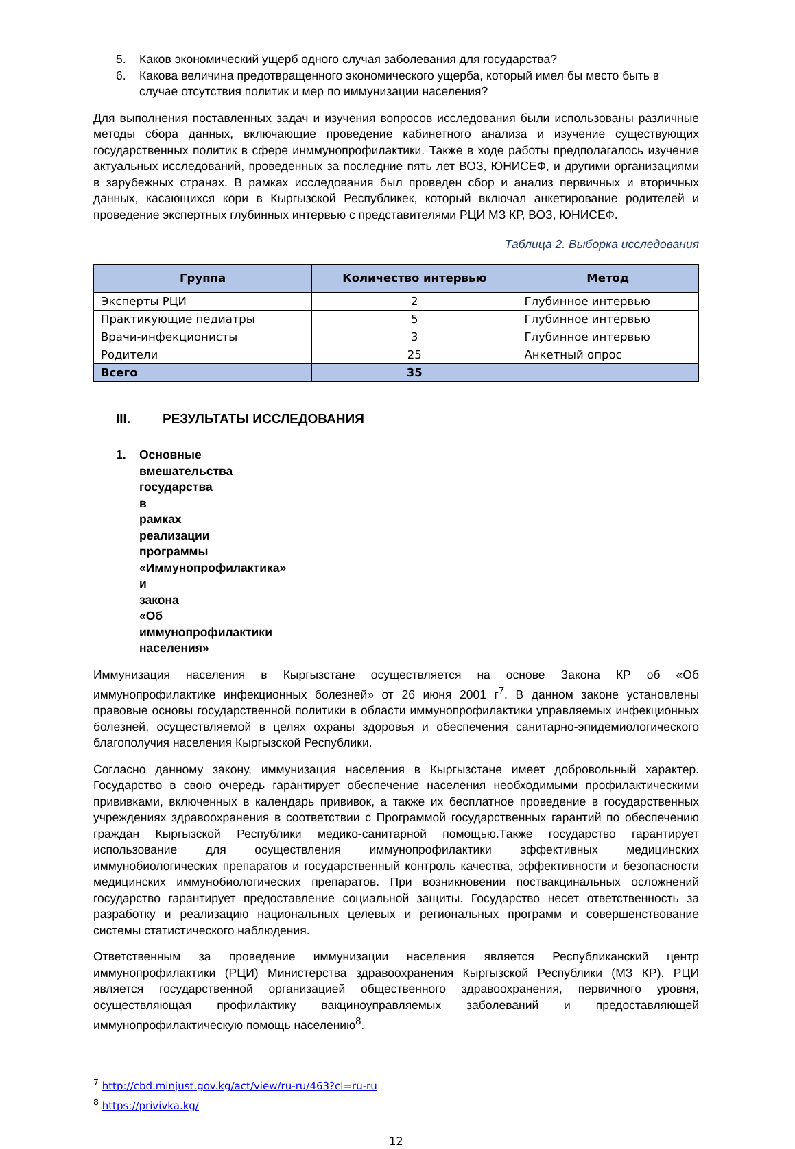5. Каков экономический ущерб одного случая заболевания для государства?
6. Какова величина предотвращенного экономического ущерба, который имел бы место быть в случае отсутствия политик и мер по иммунизации населения?
Для выполнения поставленных задач и изучения вопросов исследования были использованы различные методы сбора данных, включающие проведение кабинетного анализа и изучение существующих государственных политик в сфере инммунопрофилактики. Также в ходе работы предполагалось изучение актуальных исследований, проведенных за последние пять лет ВОЗ, ЮНИСЕФ, и другими организациями в зарубежных странах. В рамках исследования был проведен сбор и анализ первичных и вторичных данных, касающихся кори в Кыргызской Республикек, который включал анкетирование родителей и проведение экспертных глубинных интервью с представителями РЦИ МЗ КР, ВОЗ, ЮНИСЕФ.
Таблица 2. Выборка исследования
| Группа | Количество интервью | Метод |
| --- | --- | --- |
| Эксперты РЦИ | 2 | Глубинное интервью |
| Практикующие педиатры | 5 | Глубинное интервью |
| Врачи-инфекционисты | 3 | Глубинное интервью |
| Родители | 25 | Анкетный опрос |
| Всего | 35 | |
III. РЕЗУЛЬТАТЫ ИССЛЕДОВАНИЯ
1. Основные вмешательства государства в рамках реализации программы «Иммунопрофилактика» и закона «Об иммунопрофилактики населения»
Иммунизация населения в Кыргызстане осуществляется на основе Закона КР об «Об иммунопрофилактике инфекционных болезней» от 26 июня 2001 г<sup>7</sup>. В данном законе установлены правовые основы государственной политики в области иммунопрофилактики управляемых инфекционных болезней, осуществляемой в целях охраны здоровья и обеспечения санитарно-эпидемиологического благополучия населения Кыргызской Республики.
Согласно данному закону, иммунизация населения в Кыргызстане имеет добровольный характер. Государство в свою очередь гарантирует обеспечение населения необходимыми профилактическими прививками, включенных в календарь прививок, а также их бесплатное проведение в государственных учреждениях здравоохранения в соответствии с Программой государственных гарантий по обеспечению граждан Кыргызской Республики медико-санитарной помощью.Также государство гарантирует использование для осуществления иммунопрофилактики эффективных медицинских иммунобиологических препаратов и государственный контроль качества, эффективности и безопасности медицинских иммунобиологических препаратов. При возникновении поствакцинальных осложнений государство гарантирует предоставление социальной защиты. Государство несет ответственность за разработку и реализацию национальных целевых и региональных программ и совершенствование системы статистического наблюдения.
Ответственным за проведение иммунизации населения является Республиканский центр иммунопрофилактики (РЦИ) Министерства здравоохранения Кыргызской Республики (МЗ КР). РЦИ является государственной организацией общественного здравоохранения, первичного уровня, осуществляющая профилактику вакциноуправляемых заболеваний и предоставляющей иммунопрофилактическую помощь населению<sup>8</sup>.
<sup>7</sup> http://cbd.minjust.gov.kg/act/view/ru-ru/463?cl=ru-ru
<sup>8</sup> https://privivka.kg/
12